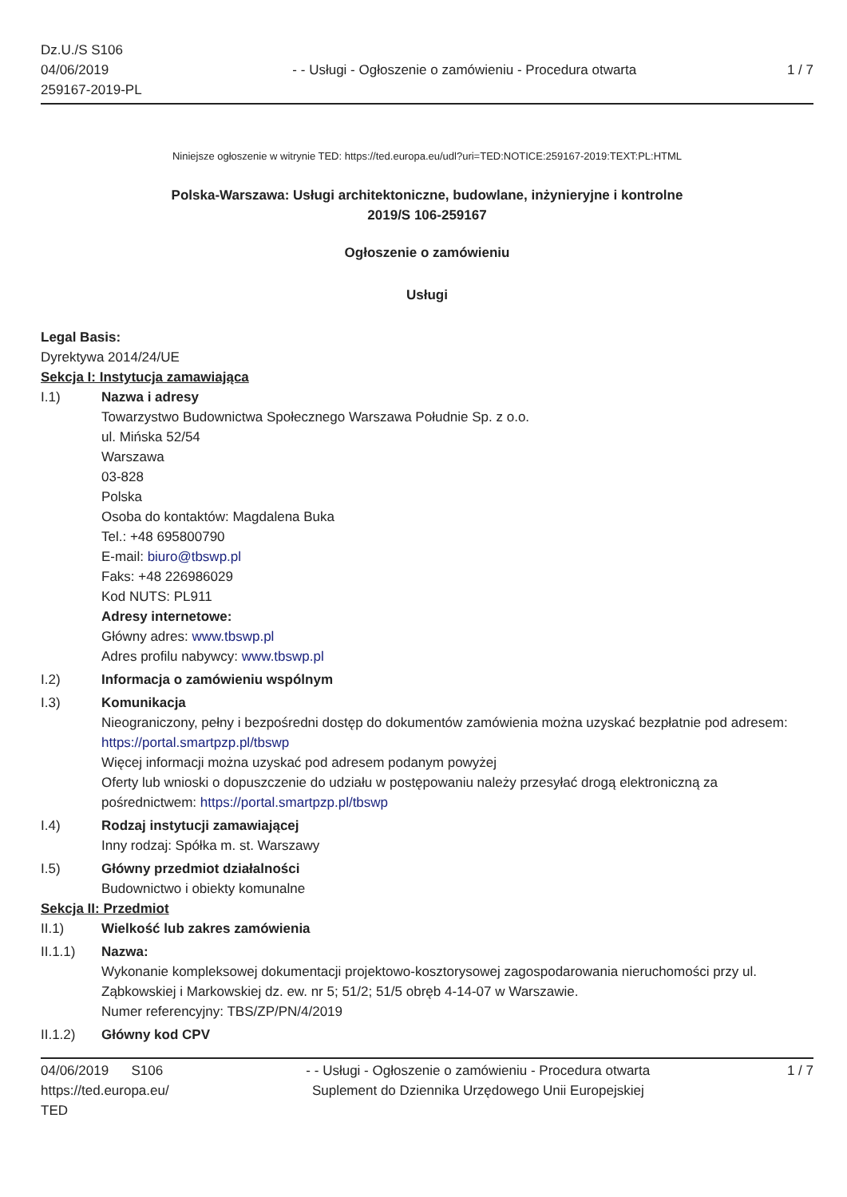Dz.U./S S106
04/06/2019
259167-2019-PL
- - Usługi - Ogłoszenie o zamówieniu - Procedura otwarta
1 / 7
Niniejsze ogłoszenie w witrynie TED: https://ted.europa.eu/udl?uri=TED:NOTICE:259167-2019:TEXT:PL:HTML
Polska-Warszawa: Usługi architektoniczne, budowlane, inżynieryjne i kontrolne
2019/S 106-259167
Ogłoszenie o zamówieniu
Usługi
Legal Basis:
Dyrektywa 2014/24/UE
Sekcja I: Instytucja zamawiająca
I.1) Nazwa i adresy
Towarzystwo Budownictwa Społecznego Warszawa Południe Sp. z o.o.
ul. Mińska 52/54
Warszawa
03-828
Polska
Osoba do kontaktów: Magdalena Buka
Tel.: +48 695800790
E-mail: biuro@tbswp.pl
Faks: +48 226986029
Kod NUTS: PL911
Adresy internetowe:
Główny adres: www.tbswp.pl
Adres profilu nabywcy: www.tbswp.pl
I.2) Informacja o zamówieniu wspólnym
I.3) Komunikacja
Nieograniczony, pełny i bezpośredni dostęp do dokumentów zamówienia można uzyskać bezpłatnie pod adresem: https://portal.smartpzp.pl/tbswp
Więcej informacji można uzyskać pod adresem podanym powyżej
Oferty lub wnioski o dopuszczenie do udziału w postępowaniu należy przesyłać drogą elektroniczną za pośrednictwem: https://portal.smartpzp.pl/tbswp
I.4) Rodzaj instytucji zamawiającej
Inny rodzaj: Spółka m. st. Warszawy
I.5) Główny przedmiot działalności
Budownictwo i obiekty komunalne
Sekcja II: Przedmiot
II.1) Wielkość lub zakres zamówienia
II.1.1) Nazwa:
Wykonanie kompleksowej dokumentacji projektowo-kosztorysowej zagospodarowania nieruchomości przy ul. Ząbkowskiej i Markowskiej dz. ew. nr 5; 51/2; 51/5 obręb 4-14-07 w Warszawie.
Numer referencyjny: TBS/ZP/PN/4/2019
II.1.2) Główny kod CPV
04/06/2019 S106
https://ted.europa.eu/
TED
- - Usługi - Ogłoszenie o zamówieniu - Procedura otwarta
Suplement do Dziennika Urzędowego Unii Europejskiej
1 / 7